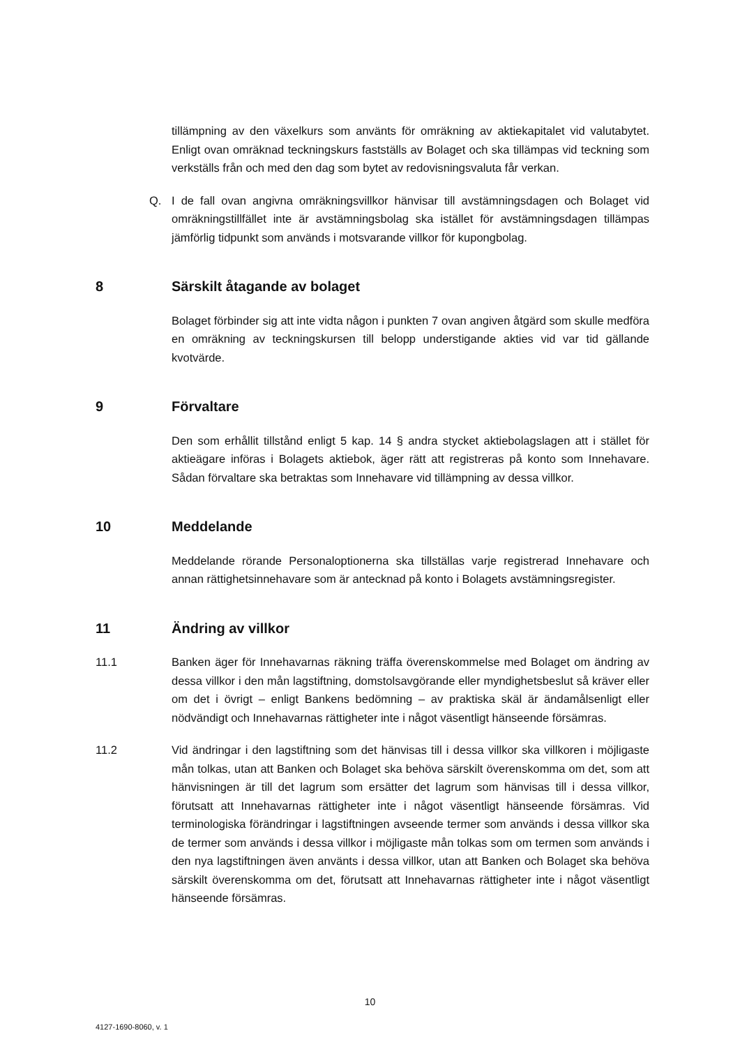tillämpning av den växelkurs som använts för omräkning av aktiekapitalet vid valutabytet. Enligt ovan omräknad teckningskurs fastställs av Bolaget och ska tillämpas vid teckning som verkställs från och med den dag som bytet av redovisningsvaluta får verkan.
Q. I de fall ovan angivna omräkningsvillkor hänvisar till avstämningsdagen och Bolaget vid omräkningstillfället inte är avstämningsbolag ska istället för avstämningsdagen tillämpas jämförlig tidpunkt som används i motsvarande villkor för kupongbolag.
8 Särskilt åtagande av bolaget
Bolaget förbinder sig att inte vidta någon i punkten 7 ovan angiven åtgärd som skulle medföra en omräkning av teckningskursen till belopp understigande akties vid var tid gällande kvotvärde.
9 Förvaltare
Den som erhållit tillstånd enligt 5 kap. 14 § andra stycket aktiebolagslagen att i stället för aktieägare införas i Bolagets aktiebok, äger rätt att registreras på konto som Innehavare. Sådan förvaltare ska betraktas som Innehavare vid tillämpning av dessa villkor.
10 Meddelande
Meddelande rörande Personaloptionerna ska tillställas varje registrerad Innehavare och annan rättighetsinnehavare som är antecknad på konto i Bolagets avstämningsregister.
11 Ändring av villkor
11.1 Banken äger för Innehavarnas räkning träffa överenskommelse med Bolaget om ändring av dessa villkor i den mån lagstiftning, domstolsavgörande eller myndighetsbeslut så kräver eller om det i övrigt – enligt Bankens bedömning – av praktiska skäl är ändamålsenligt eller nödvändigt och Innehavarnas rättigheter inte i något väsentligt hänseende försämras.
11.2 Vid ändringar i den lagstiftning som det hänvisas till i dessa villkor ska villkoren i möjligaste mån tolkas, utan att Banken och Bolaget ska behöva särskilt överenskomma om det, som att hänvisningen är till det lagrum som ersätter det lagrum som hänvisas till i dessa villkor, förutsatt att Innehavarnas rättigheter inte i något väsentligt hänseende försämras. Vid terminologiska förändringar i lagstiftningen avseende termer som används i dessa villkor ska de termer som används i dessa villkor i möjligaste mån tolkas som om termen som används i den nya lagstiftningen även använts i dessa villkor, utan att Banken och Bolaget ska behöva särskilt överenskomma om det, förutsatt att Innehavarnas rättigheter inte i något väsentligt hänseende försämras.
10
4127-1690-8060, v. 1